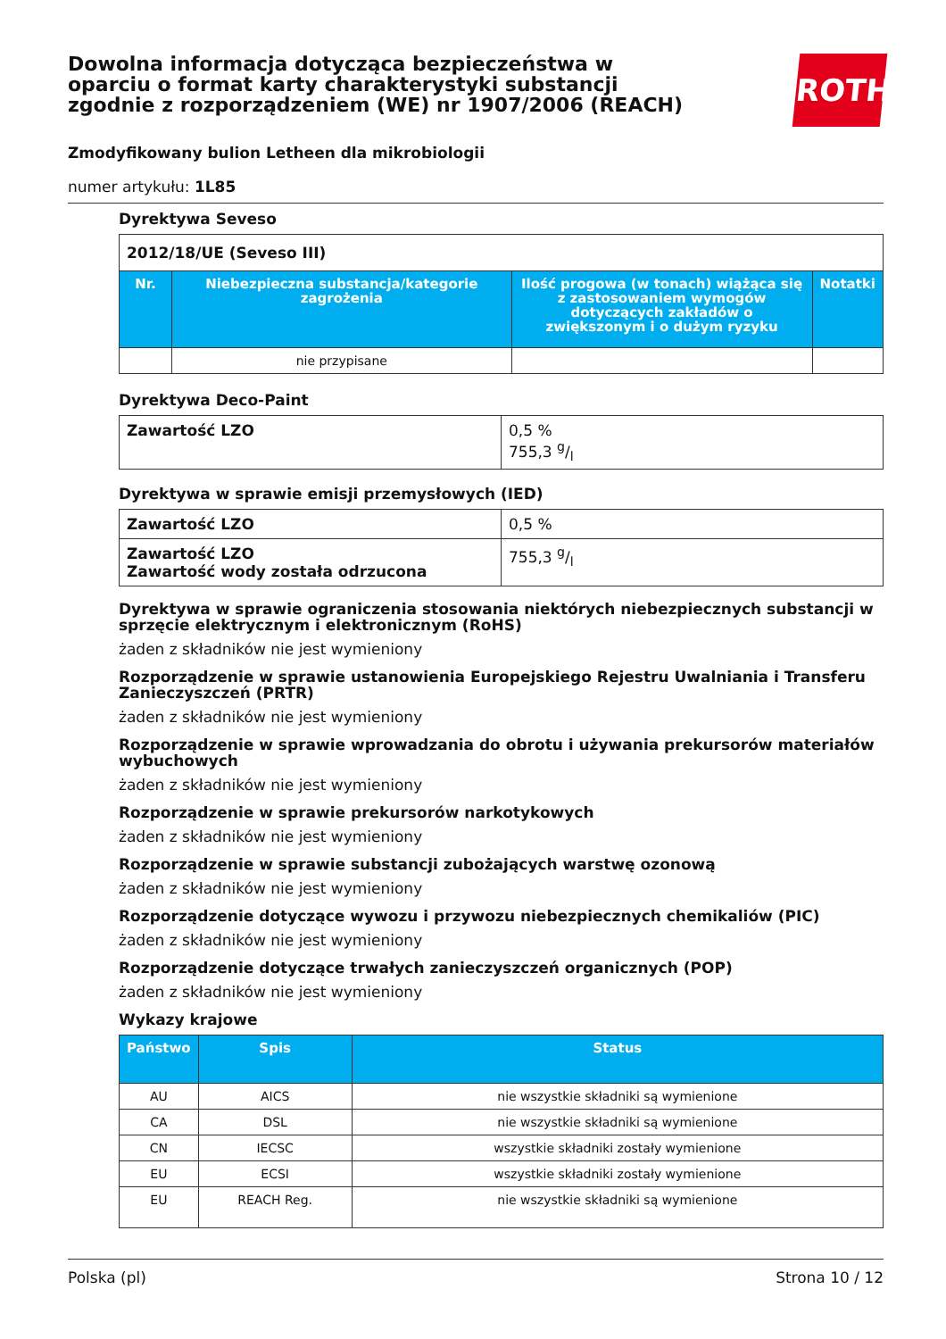Dowolna informacja dotycząca bezpieczeństwa w oparciu o format karty charakterystyki substancji zgodnie z rozporządzeniem (WE) nr 1907/2006 (REACH)
ROTH
Zmodyfikowany bulion Letheen dla mikrobiologii
numer artykułu: 1L85
Dyrektywa Seveso
| 2012/18/UE (Seveso III) | | | |
| Nr. | Niebezpieczna substancja/kategorie zagrożenia | Ilość progowa (w tonach) wiążąca się z zastosowaniem wymogów dotyczących zakładów o zwiększonym i o dużym ryzyku | Notatki |
| | nie przypisane | | |
Dyrektywa Deco-Paint
| Zawartość LZO | 0,5 % 755,3 g/l |
Dyrektywa w sprawie emisji przemysłowych (IED)
| Zawartość LZO | 0,5 % |
| Zawartość LZO Zawartość wody została odrzucona | 755,3 g/l |
Dyrektywa w sprawie ograniczenia stosowania niektórych niebezpiecznych substancji w sprzęcie elektrycznym i elektronicznym (RoHS)
żaden z składników nie jest wymieniony
Rozporządzenie w sprawie ustanowienia Europejskiego Rejestru Uwalniania i Transferu Zanieczyszczeń (PRTR)
żaden z składników nie jest wymieniony
Rozporządzenie w sprawie wprowadzania do obrotu i używania prekursorów materiałów wybuchowych
żaden z składników nie jest wymieniony
Rozporządzenie w sprawie prekursorów narkotykowych
żaden z składników nie jest wymieniony
Rozporządzenie w sprawie substancji zubożających warstwę ozonową
żaden z składników nie jest wymieniony
Rozporządzenie dotyczące wywozu i przywozu niebezpiecznych chemikaliów (PIC)
żaden z składników nie jest wymieniony
Rozporządzenie dotyczące trwałych zanieczyszczeń organicznych (POP)
żaden z składników nie jest wymieniony
Wykazy krajowe
| Państwo | Spis | Status |
| --- | --- | --- |
| AU | AICS | nie wszystkie składniki są wymienione |
| CA | DSL | nie wszystkie składniki są wymienione |
| CN | IECSC | wszystkie składniki zostały wymienione |
| EU | ECSI | wszystkie składniki zostały wymienione |
| EU | REACH Reg. | nie wszystkie składniki są wymienione |
Polska (pl) Strona 10 / 12